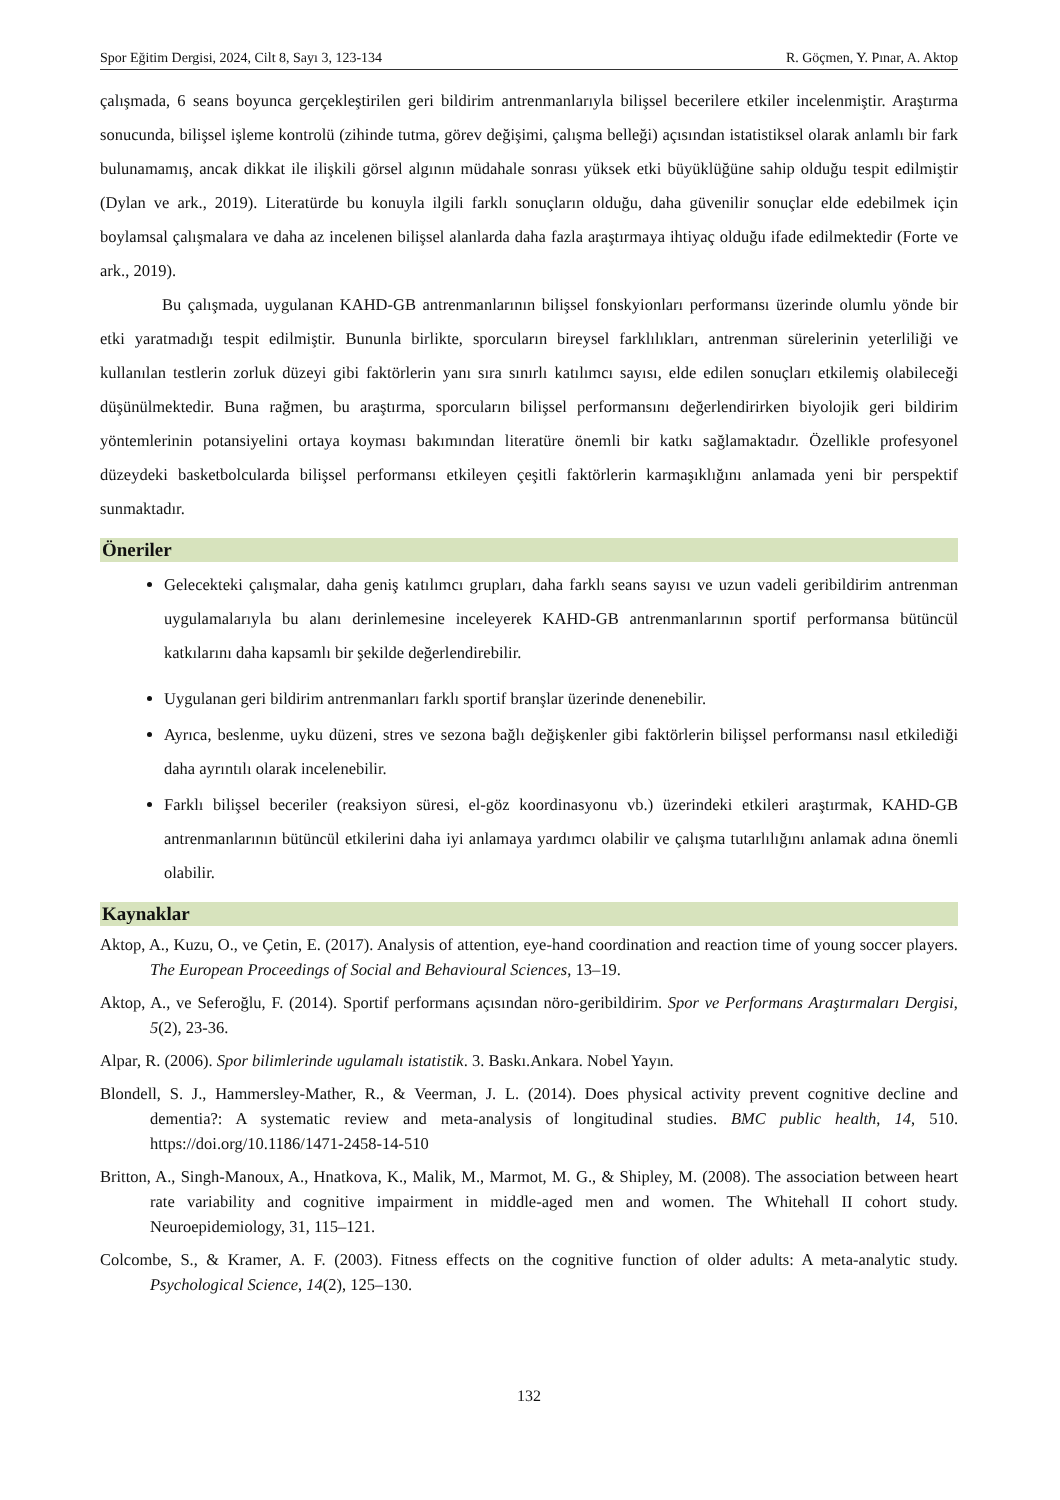Spor Eğitim Dergisi, 2024, Cilt 8, Sayı 3, 123-134 R. Göçmen, Y. Pınar, A. Aktop
çalışmada, 6 seans boyunca gerçekleştirilen geri bildirim antrenmanlarıyla bilişsel becerilere etkiler incelenmiştir. Araştırma sonucunda, bilişsel işleme kontrolü (zihinde tutma, görev değişimi, çalışma belleği) açısından istatistiksel olarak anlamlı bir fark bulunamamış, ancak dikkat ile ilişkili görsel algının müdahale sonrası yüksek etki büyüklüğüne sahip olduğu tespit edilmiştir (Dylan ve ark., 2019). Literatürde bu konuyla ilgili farklı sonuçların olduğu, daha güvenilir sonuçlar elde edebilmek için boylamsal çalışmalara ve daha az incelenen bilişsel alanlarda daha fazla araştırmaya ihtiyaç olduğu ifade edilmektedir (Forte ve ark., 2019).
Bu çalışmada, uygulanan KAHD-GB antrenmanlarının bilişsel fonskyionları performansı üzerinde olumlu yönde bir etki yaratmadığı tespit edilmiştir. Bununla birlikte, sporcuların bireysel farklılıkları, antrenman sürelerinin yeterliliği ve kullanılan testlerin zorluk düzeyi gibi faktörlerin yanı sıra sınırlı katılımcı sayısı, elde edilen sonuçları etkilemiş olabileceği düşünülmektedir. Buna rağmen, bu araştırma, sporcuların bilişsel performansını değerlendirirken biyolojik geri bildirim yöntemlerinin potansiyelini ortaya koyması bakımından literatüre önemli bir katkı sağlamaktadır. Özellikle profesyonel düzeydeki basketbolcularda bilişsel performansı etkileyen çeşitli faktörlerin karmaşıklığını anlamada yeni bir perspektif sunmaktadır.
Öneriler
Gelecekteki çalışmalar, daha geniş katılımcı grupları, daha farklı seans sayısı ve uzun vadeli geribildirim antrenman uygulamalarıyla bu alanı derinlemesine inceleyerek KAHD-GB antrenmanlarının sportif performansa bütüncül katkılarını daha kapsamlı bir şekilde değerlendirebilir.
Uygulanan geri bildirim antrenmanları farklı sportif branşlar üzerinde denenebilir.
Ayrıca, beslenme, uyku düzeni, stres ve sezona bağlı değişkenler gibi faktörlerin bilişsel performansı nasıl etkilediği daha ayrıntılı olarak incelenebilir.
Farklı bilişsel beceriler (reaksiyon süresi, el-göz koordinasyonu vb.) üzerindeki etkileri araştırmak, KAHD-GB antrenmanlarının bütüncül etkilerini daha iyi anlamaya yardımcı olabilir ve çalışma tutarlılığını anlamak adına önemli olabilir.
Kaynaklar
Aktop, A., Kuzu, O., ve Çetin, E. (2017). Analysis of attention, eye-hand coordination and reaction time of young soccer players. The European Proceedings of Social and Behavioural Sciences, 13–19.
Aktop, A., ve Seferoğlu, F. (2014). Sportif performans açısından nöro-geribildirim. Spor ve Performans Araştırmaları Dergisi, 5(2), 23-36.
Alpar, R. (2006). Spor bilimlerinde ugulamalı istatistik. 3. Baskı.Ankara. Nobel Yayın.
Blondell, S. J., Hammersley-Mather, R., & Veerman, J. L. (2014). Does physical activity prevent cognitive decline and dementia?: A systematic review and meta-analysis of longitudinal studies. BMC public health, 14, 510. https://doi.org/10.1186/1471-2458-14-510
Britton, A., Singh-Manoux, A., Hnatkova, K., Malik, M., Marmot, M. G., & Shipley, M. (2008). The association between heart rate variability and cognitive impairment in middle-aged men and women. The Whitehall II cohort study. Neuroepidemiology, 31, 115–121.
Colcombe, S., & Kramer, A. F. (2003). Fitness effects on the cognitive function of older adults: A meta-analytic study. Psychological Science, 14(2), 125–130.
132